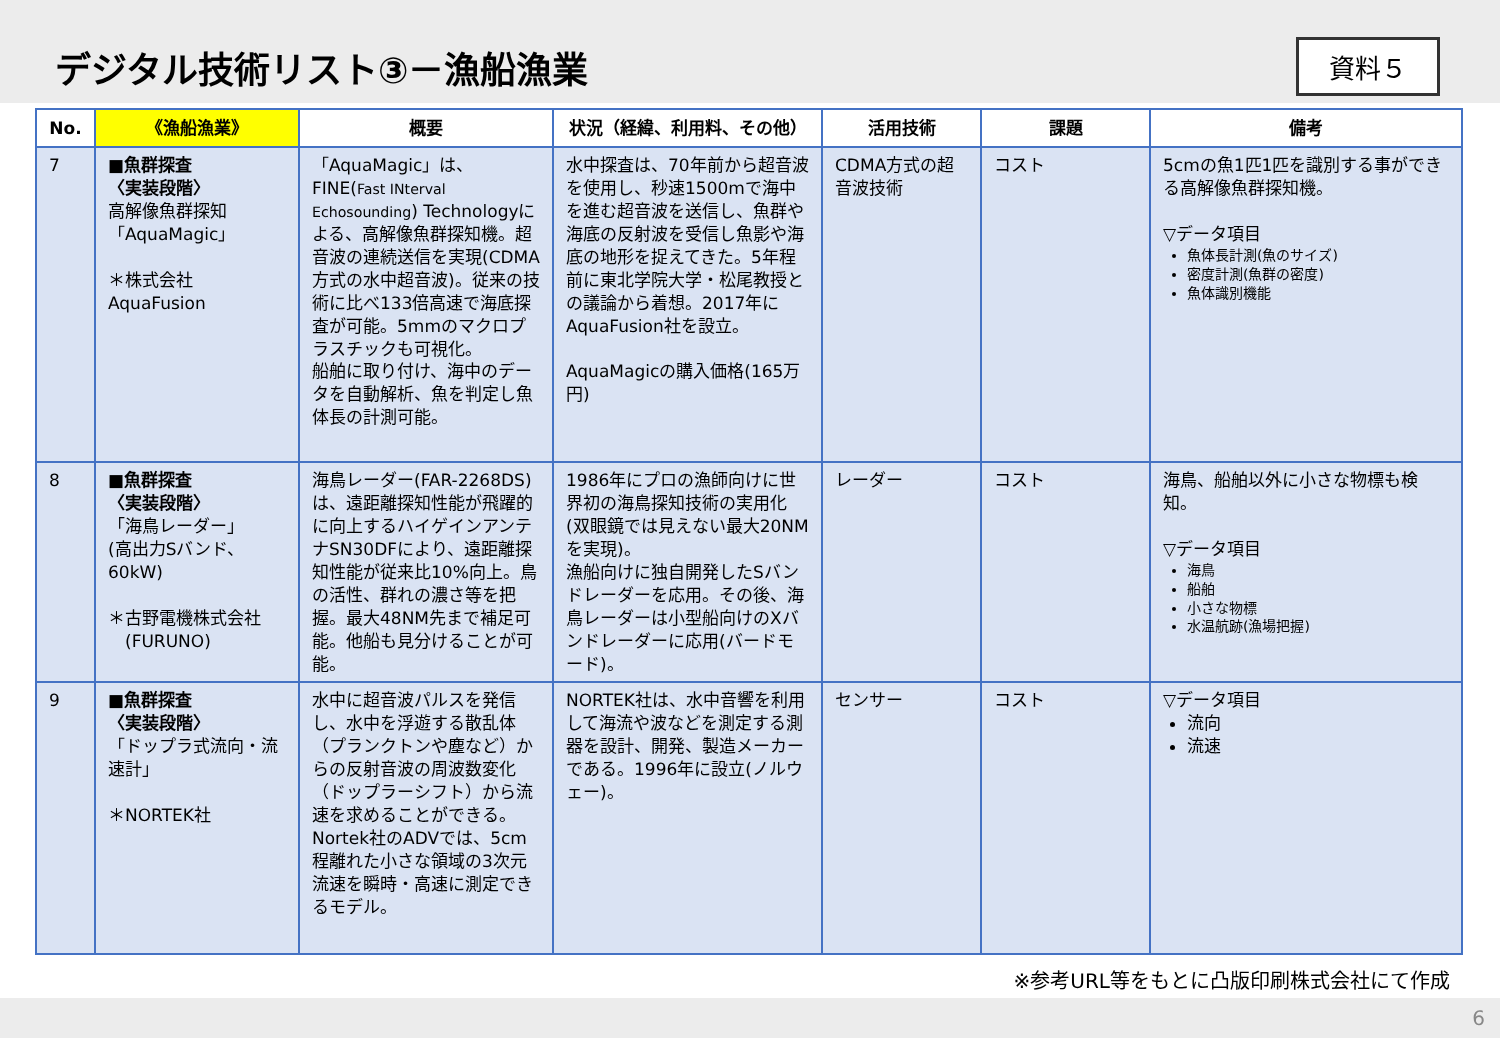デジタル技術リスト③－漁船漁業
資料５
| No. | 《漁船漁業》 | 概要 | 状況（経緯、利用料、その他） | 活用技術 | 課題 | 備考 |
| --- | --- | --- | --- | --- | --- | --- |
| 7 | ■魚群探査 〈実装段階〉 高解像魚群探知 「AquaMagic」 ＊株式会社AquaFusion | 「AquaMagic」は、FINE( Fast INterval Echosounding ) Technologyによる、高解像魚群探知機。超音波の連続送信を実現(CDMA方式の水中超音波)。従来の技術に比べ133倍高速で海底探査が可能。5mmのマクロプラスチックも可視化。 船舶に取り付け、海中のデータを自動解析、魚を判定し魚体長の計測可能。 | 水中探査は、70年前から超音波を使用し、秒速1500mで海中を進む超音波を送信し、魚群や海底の反射波を受信し魚影や海底の地形を捉えてきた。5年程前に東北学院大学・松尾教授との議論から着想。2017年にAquaFusion社を設立。 AquaMagicの購入価格(165万円) | CDMA方式の超音波技術 | コスト | 5cmの魚1匹1匹を識別する事ができる高解像魚群探知機。 ▽データ項目 魚体長計測(魚のサイズ) 密度計測(魚群の密度) 魚体識別機能 |
| 8 | ■魚群探査 〈実装段階〉 「海鳥レーダー」 (高出力Sバンド、60kW) ＊古野電機株式会社 (FURUNO) | 海鳥レーダー(FAR-2268DS)は、遠距離探知性能が飛躍的に向上するハイゲインアンテナSN30DFにより、遠距離探知性能が従来比10%向上。鳥の活性、群れの濃さ等を把握。最大48NM先まで補足可能。他船も見分けることが可能。 | 1986年にプロの漁師向けに世界初の海鳥探知技術の実用化(双眼鏡では見えない最大20NMを実現)。 漁船向けに独自開発したSバンドレーダーを応用。その後、海鳥レーダーは小型船向けのXバンドレーダーに応用(バードモード)。 | レーダー | コスト | 海鳥、船舶以外に小さな物標も検知。 ▽データ項目 海鳥 船舶 小さな物標 水温航跡(漁場把握) |
| 9 | ■魚群探査 〈実装段階〉 「ドップラ式流向・流速計」 ＊NORTEK社 | 水中に超音波パルスを発信し、水中を浮遊する散乱体（プランクトンや塵など）からの反射音波の周波数変化（ドップラーシフト）から流速を求めることができる。 Nortek社のADVでは、5cm程離れた小さな領域の3次元流速を瞬時・高速に測定できるモデル。 | NORTEK社は、水中音響を利用して海流や波などを測定する測器を設計、開発、製造メーカーである。1996年に設立(ノルウェー)。 | センサー | コスト | ▽データ項目 流向 流速 |
※参考URL等をもとに凸版印刷株式会社にて作成
6